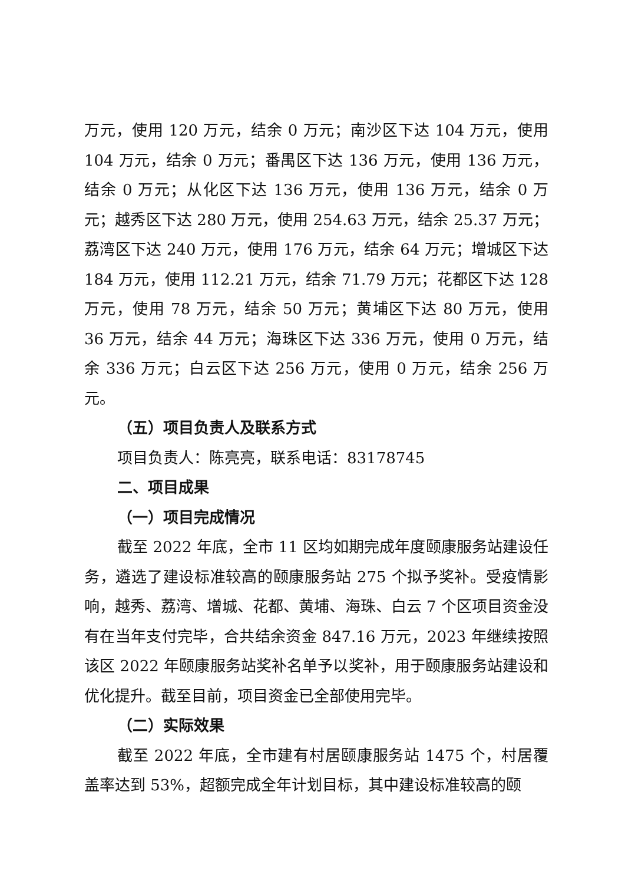万元，使用 120 万元，结余 0 万元；南沙区下达 104 万元，使用 104 万元，结余 0 万元；番禺区下达 136 万元，使用 136 万元，结余 0 万元；从化区下达 136 万元，使用 136 万元，结余 0 万元；越秀区下达 280 万元，使用 254.63 万元，结余 25.37 万元；荔湾区下达 240 万元，使用 176 万元，结余 64 万元；增城区下达 184 万元，使用 112.21 万元，结余 71.79 万元；花都区下达 128 万元，使用 78 万元，结余 50 万元；黄埔区下达 80 万元，使用 36 万元，结余 44 万元；海珠区下达 336 万元，使用 0 万元，结余 336 万元；白云区下达 256 万元，使用 0 万元，结余 256 万元。
（五）项目负责人及联系方式
项目负责人：陈亮亮，联系电话：83178745
二、项目成果
（一）项目完成情况
截至 2022 年底，全市 11 区均如期完成年度颐康服务站建设任务，遴选了建设标准较高的颐康服务站 275 个拟予奖补。受疫情影响，越秀、荔湾、增城、花都、黄埔、海珠、白云 7 个区项目资金没有在当年支付完毕，合共结余资金 847.16 万元，2023 年继续按照该区 2022 年颐康服务站奖补名单予以奖补，用于颐康服务站建设和优化提升。截至目前，项目资金已全部使用完毕。
（二）实际效果
截至 2022 年底，全市建有村居颐康服务站 1475 个，村居覆盖率达到 53%，超额完成全年计划目标，其中建设标准较高的颐